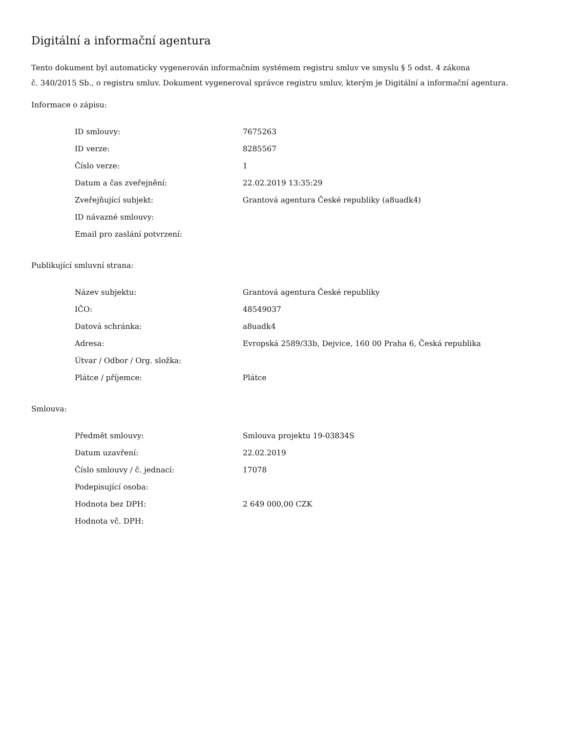Digitální a informační agentura
Tento dokument byl automaticky vygenerován informačním systémem registru smluv ve smyslu § 5 odst. 4 zákona
č. 340/2015 Sb., o registru smluv. Dokument vygeneroval správce registru smluv, kterým je Digitální a informační agentura.
Informace o zápisu:
| ID smlouvy: | 7675263 |
| ID verze: | 8285567 |
| Číslo verze: | 1 |
| Datum a čas zveřejnění: | 22.02.2019 13:35:29 |
| Zveřejňující subjekt: | Grantová agentura České republiky (a8uadk4) |
| ID návazné smlouvy: | |
| Email pro zaslání potvrzení: | |
Publikující smluvní strana:
| Název subjektu: | Grantová agentura České republiky |
| IČO: | 48549037 |
| Datová schránka: | a8uadk4 |
| Adresa: | Evropská 2589/33b, Dejvice, 160 00 Praha 6, Česká republika |
| Útvar / Odbor / Org. složka: | |
| Plátce / příjemce: | Plátce |
Smlouva:
| Předmět smlouvy: | Smlouva projektu 19-03834S |
| Datum uzavření: | 22.02.2019 |
| Číslo smlouvy / č. jednací: | 17078 |
| Podepisující osoba: | |
| Hodnota bez DPH: | 2 649 000,00 CZK |
| Hodnota vč. DPH: | |